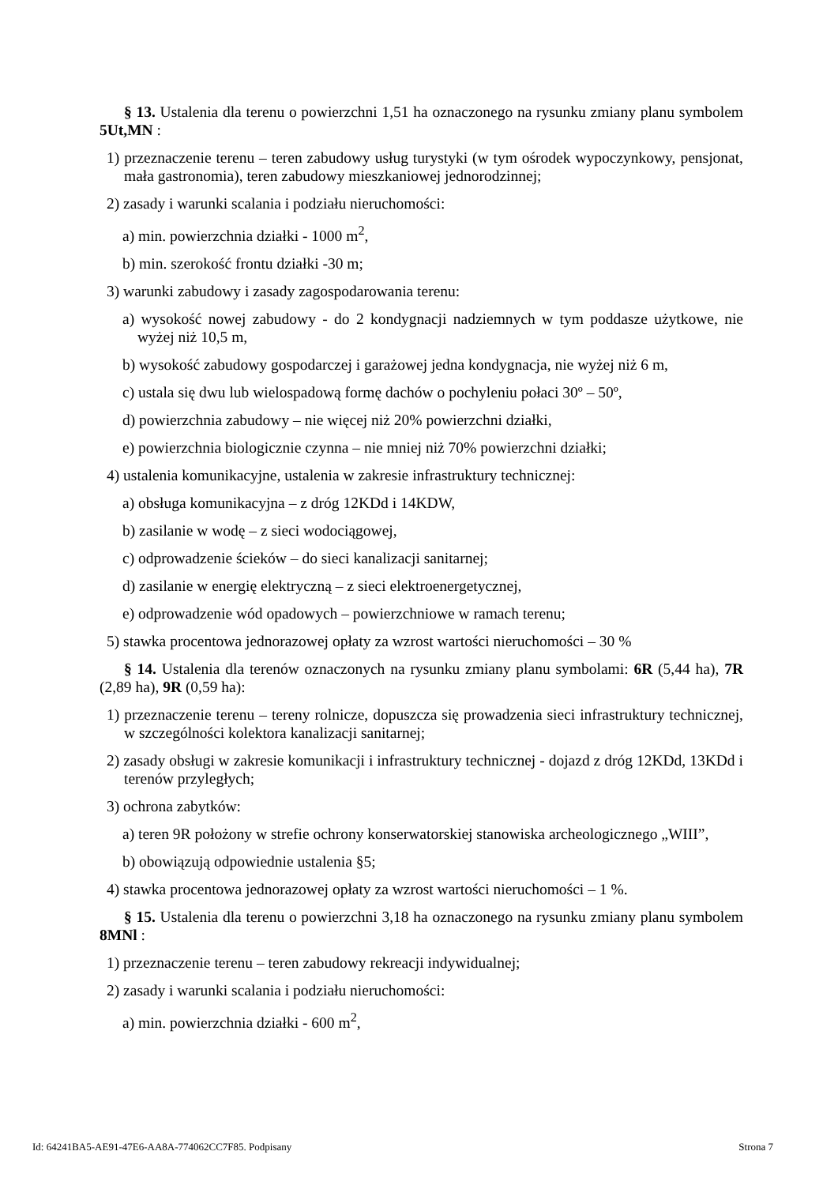§ 13. Ustalenia dla terenu o powierzchni 1,51 ha oznaczonego na rysunku zmiany planu symbolem 5Ut,MN :
1) przeznaczenie terenu – teren zabudowy usług turystyki (w tym ośrodek wypoczynkowy, pensjonat, mała gastronomia), teren zabudowy mieszkaniowej jednorodzinnej;
2) zasady i warunki scalania i podziału nieruchomości:
a) min. powierzchnia działki - 1000 m<sup>2</sup>,
b) min. szerokość frontu działki -30 m;
3) warunki zabudowy i zasady zagospodarowania terenu:
a) wysokość nowej zabudowy - do 2 kondygnacji nadziemnych w tym poddasze użytkowe, nie wyżej niż 10,5 m,
b) wysokość zabudowy gospodarczej i garażowej jedna kondygnacja, nie wyżej niż 6 m,
c) ustala się dwu lub wielospadową formę dachów o pochyleniu połaci 30º – 50º,
d) powierzchnia zabudowy – nie więcej niż 20% powierzchni działki,
e) powierzchnia biologicznie czynna – nie mniej niż 70% powierzchni działki;
4) ustalenia komunikacyjne, ustalenia w zakresie infrastruktury technicznej:
a) obsługa komunikacyjna – z dróg 12KDd i 14KDW,
b) zasilanie w wodę – z sieci wodociągowej,
c) odprowadzenie ścieków – do sieci kanalizacji sanitarnej;
d) zasilanie w energię elektryczną – z sieci elektroenergetycznej,
e) odprowadzenie wód opadowych – powierzchniowe w ramach terenu;
5) stawka procentowa jednorazowej opłaty za wzrost wartości nieruchomości – 30 %
§ 14. Ustalenia dla terenów oznaczonych na rysunku zmiany planu symbolami: 6R (5,44 ha), 7R (2,89 ha), 9R (0,59 ha):
1) przeznaczenie terenu – tereny rolnicze, dopuszcza się prowadzenia sieci infrastruktury technicznej, w szczególności kolektora kanalizacji sanitarnej;
2) zasady obsługi w zakresie komunikacji i infrastruktury technicznej - dojazd z dróg 12KDd, 13KDd i terenów przyległych;
3) ochrona zabytków:
a) teren 9R położony w strefie ochrony konserwatorskiej stanowiska archeologicznego „WIII”,
b) obowiązują odpowiednie ustalenia §5;
4) stawka procentowa jednorazowej opłaty za wzrost wartości nieruchomości – 1 %.
§ 15. Ustalenia dla terenu o powierzchni 3,18 ha oznaczonego na rysunku zmiany planu symbolem 8MNl :
1) przeznaczenie terenu – teren zabudowy rekreacji indywidualnej;
2) zasady i warunki scalania i podziału nieruchomości:
a) min. powierzchnia działki - 600 m<sup>2</sup>,
Id: 64241BA5-AE91-47E6-AA8A-774062CC7F85. Podpisany Strona 7